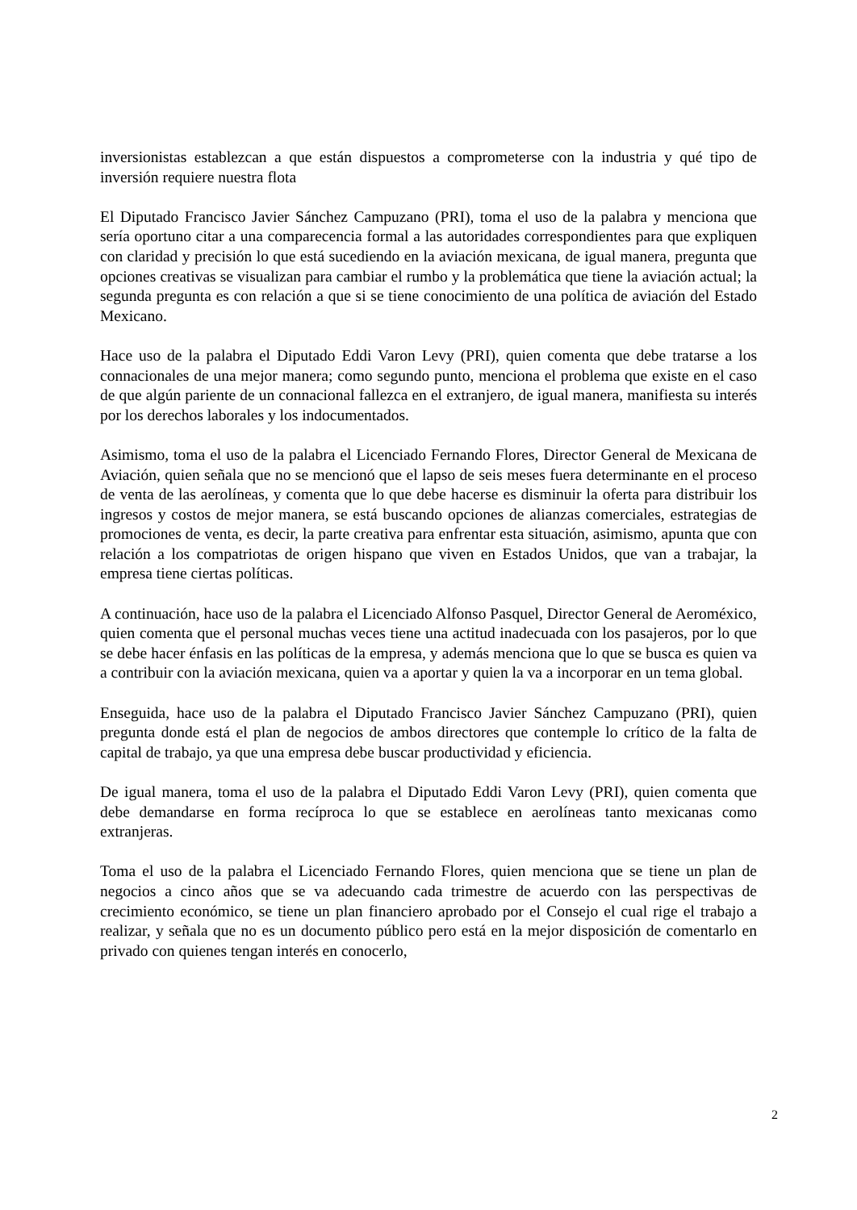inversionistas establezcan a que están dispuestos a comprometerse con la industria y qué tipo de inversión requiere nuestra flota
El Diputado Francisco Javier Sánchez Campuzano (PRI), toma el uso de la palabra y menciona que sería oportuno citar a una comparecencia formal a las autoridades correspondientes para que expliquen con claridad y precisión lo que está sucediendo en la aviación mexicana, de igual manera, pregunta que opciones creativas se visualizan para cambiar el rumbo y la problemática que tiene la aviación actual; la segunda pregunta es con relación a que si se tiene conocimiento de una política de aviación del Estado Mexicano.
Hace uso de la palabra el Diputado Eddi Varon Levy (PRI), quien comenta que debe tratarse a los connacionales de una mejor manera; como segundo punto, menciona el problema que existe en el caso de que algún pariente de un connacional fallezca en el extranjero, de igual manera, manifiesta su interés por los derechos laborales y los indocumentados.
Asimismo, toma el uso de la palabra el Licenciado Fernando Flores, Director General de Mexicana de Aviación, quien señala que no se mencionó que el lapso de seis meses fuera determinante en el proceso de venta de las aerolíneas, y comenta que lo que debe hacerse es disminuir la oferta para distribuir los ingresos y costos de mejor manera, se está buscando opciones de alianzas comerciales, estrategias de promociones de venta, es decir, la parte creativa para enfrentar esta situación, asimismo, apunta que con relación a los compatriotas de origen hispano que viven en Estados Unidos, que van a trabajar, la empresa tiene ciertas políticas.
A continuación, hace uso de la palabra el Licenciado Alfonso Pasquel, Director General de Aeroméxico, quien comenta que el personal muchas veces tiene una actitud inadecuada con los pasajeros, por lo que se debe hacer énfasis en las políticas de la empresa, y además menciona que lo que se busca es quien va a contribuir con la aviación mexicana, quien va a aportar y quien la va a incorporar en un tema global.
Enseguida, hace uso de la palabra el Diputado Francisco Javier Sánchez Campuzano (PRI), quien pregunta donde está el plan de negocios de ambos directores que contemple lo crítico de la falta de capital de trabajo, ya que una empresa debe buscar productividad y eficiencia.
De igual manera, toma el uso de la palabra el Diputado Eddi Varon Levy (PRI), quien comenta que debe demandarse en forma recíproca lo que se establece en aerolíneas tanto mexicanas como extranjeras.
Toma el uso de la palabra el Licenciado Fernando Flores, quien menciona que se tiene un plan de negocios a cinco años que se va adecuando cada trimestre de acuerdo con las perspectivas de crecimiento económico, se tiene un plan financiero aprobado por el Consejo el cual rige el trabajo a realizar, y señala que no es un documento público pero está en la mejor disposición de comentarlo en privado con quienes tengan interés en conocerlo,
2